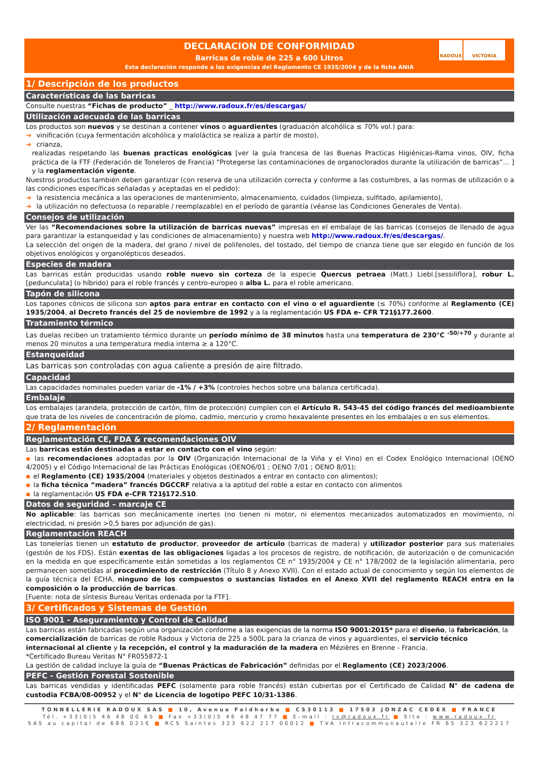DECLARACION DE CONFORMIDAD
Barricas de roble de 225 a 600 Litros
Esta declaración responde a las exigencias del Reglamento CE 1935/2004 y de la ficha ANIA
RADOUX VICTORIA
1/ Descripción de los productos
Características de las barricas
Consulte nuestras “Fichas de producto” _ http://www.radoux.fr/es/descargas/
Utilización adecuada de las barricas
Los productos son nuevos y se destinan a contener vinos o aguardientes (graduación alcohólica ≤ 70% vol.) para:
➔ vinificación (cuya fermentación alcohólica y maloláctica se realiza a partir de mosto),
➔ crianza,
realizadas respetando las buenas practicas enológicas [ver la guía francesa de las Buenas Practicas Higiénicas-Rama vinos, OIV, ficha práctica de la FTF (Federación de Toneleros de Francia) “Protegerse las contaminaciones de organoclorados durante la utilización de barricas”… ] y la reglamentación vigente.
Nuestros productos también deben garantizar (con reserva de una utilización correcta y conforme a las costumbres, a las normas de utilización o a las condiciones específicas señaladas y aceptadas en el pedido):
➔ la resistencia mecánica a las operaciones de mantenimiento, almacenamiento, cuidados (limpieza, sulfitado, apilamiento),
➔ la utilización no defectuosa (o reparable / reemplazable) en el período de garantía (véanse las Condiciones Generales de Venta).
Consejos de utilización
Ver las “Recomendaciones sobre la utilización de barricas nuevas” impresas en el embalaje de las barricas (consejos de llenado de agua para garantizar la estanqueidad y las condiciones de almacenamiento) y nuestra web http://www.radoux.fr/es/descargas/.
La selección del origen de la madera, del grano / nivel de polifenoles, del tostado, del tiempo de crianza tiene que ser elegido en función de los objetivos enológicos y organolépticos deseados.
Especies de madera
Las barricas están producidas usando roble nuevo sin corteza de la especie Quercus petraea (Matt.) Liebl.[sessiliflora], robur L. [pedunculata] (o híbrido) para el roble francés y centro-europeo o alba L. para el roble americano.
Tapón de silicona
Los tapones cónicos de silicona son aptos para entrar en contacto con el vino o el aguardiente (≤ 70%) conforme al Reglamento (CE) 1935/2004, al Decreto francés del 25 de noviembre de 1992 y a la reglamentación US FDA e- CFR T21§177.2600.
Tratamiento térmico
Las duelas reciben un tratamiento térmico durante un período mínimo de 38 minutos hasta una temperatura de 230°C <sup>-50/+70</sup> y durante al menos 20 minutos a una temperatura media interna ≥ a 120°C.
Estanqueidad
Las barricas son controladas con agua caliente a presión de aire filtrado.
Capacidad
Las capacidades nominales pueden variar de -1% / +3% (controles hechos sobre una balanza certificada).
Embalaje
Los embalajes (arandela, protección de cartón, film de protección) cumplen con el Artículo R. 543-45 del código francés del medioambiente que trata de los niveles de concentración de plomo, cadmio, mercurio y cromo hexavalente presentes en los embalajes o en sus elementos.
2/ Reglamentación
Reglamentación CE, FDA & recomendaciones OIV
Las barricas están destinadas a estar en contacto con el vino según:
▪ las recomendaciones adoptadas por la OIV (Organización Internacional de la Viña y el Vino) en el Codex Enológico Internacional (OENO 4/2005) y el Código Internacional de las Prácticas Enológicas (OENO6/01 ; OENO 7/01 ; OENO 8/01);
▪ el Reglamento (CE) 1935/2004 (materiales y objetos destinados a entrar en contacto con alimentos);
▪ la ficha técnica “madera” francés DGCCRF relativa a la aptitud del roble a estar en contacto con alimentos
▪ la reglamentación US FDA e-CFR T21§172.510.
Datos de seguridad – marcaje CE
No aplicable: las barricas son mecánicamente inertes (no tienen ni motor, ni elementos mecanizados automatizados en movimiento, ni electricidad, ni presión >0,5 bares por adjunción de gas).
Reglamentación REACH
Las tonelerías tienen un estatuto de productor, proveedor de artículo (barricas de madera) y utilizador posterior para sus materiales (gestión de los FDS). Están exentas de las obligaciones ligadas a los procesos de registro, de notificación, de autorización o de comunicación en la medida en que específicamente están sometidas a los reglamentos CE n° 1935/2004 y CE n° 178/2002 de la legislación alimentaria, pero permanecen sometidas al procedimiento de restricción (Título 8 y Anexo XVII). Con el estado actual de conocimiento y según los elementos de la guía técnica del ECHA, ninguno de los compuestos o sustancias listados en el Anexo XVII del reglamento REACH entra en la composición o la producción de barricas.
[Fuente: nota de síntesis Bureau Veritas ordenada por la FTF].
3/ Certificados y Sistemas de Gestión
ISO 9001 - Aseguramiento y Control de Calidad
Las barricas están fabricadas según una organización conforme a las exigencias de la norma ISO 9001:2015* para el diseño, la fabricación, la comercialización de barricas de roble Radoux y Victoria de 225 a 500L para la crianza de vinos y aguardientes, el servicio técnico internacional al cliente y la recepción, el control y la maduración de la madera en Mézières en Brenne - Francia.
*Certificado Bureau Veritas N° FR055872-1
La gestión de calidad incluye la guía de “Buenas Prácticas de Fabricación” definidas por el Reglamento (CE) 2023/2006.
PEFC - Gestión Forestal Sostenible
Las barricas vendidas y identificadas PEFC (solamente para roble francés) están cubiertas por el Certificado de Calidad N° de cadena de custodia FCBA/08-00952 y el N° de Licencia de logotipo PEFC 10/31-1386.
TONNELLERIE RADOUX SAS ■ 10, Avenue Faidherbe ■ CS30113 ■ 17503 JONZAC CEDEX ■ FRANCE
Tél. +33(0)5 46 48 00 65 ■ Fax +33(0)5 46 48 47 77 ■ E-mail : rx@radoux.fr ■ Site : www.radoux.fr
SAS au capital de 686 021€ ■ RCS Saintes 323 622 217 00012 ■ TVA Intracommunautaire FR 65 323 622217